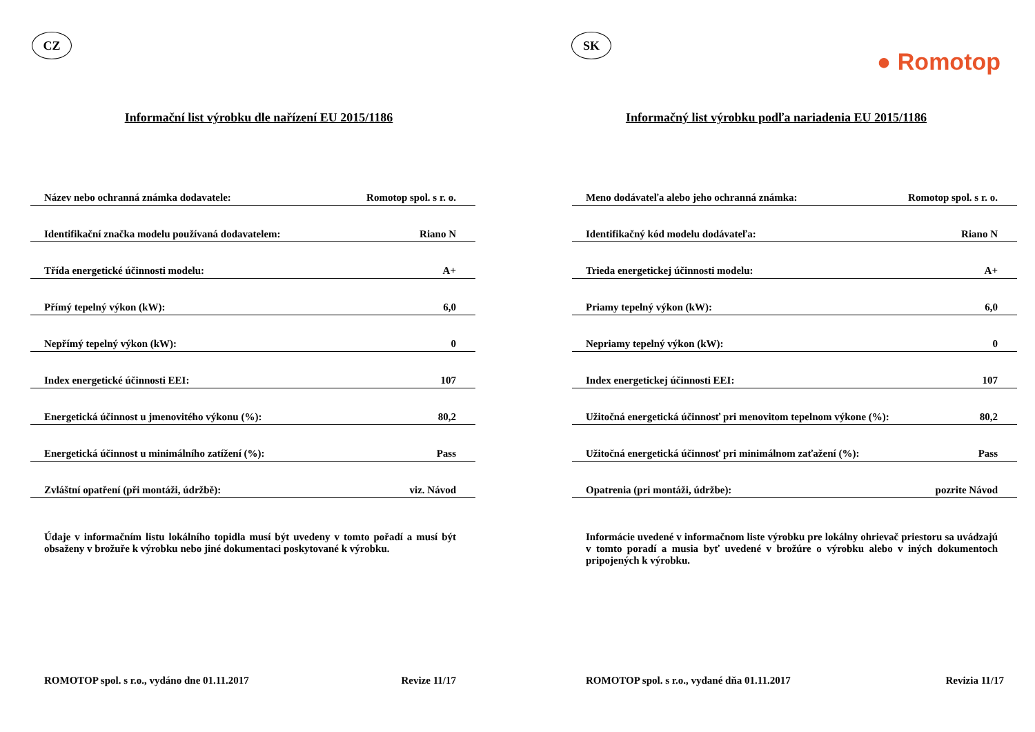CZ
Informační list výrobku dle nařízení EU 2015/1186
| Název nebo ochranná známka dodavatele: | Romotop spol. s r. o. |
| Identifikační značka modelu používaná dodavatelem: | Riano N |
| Třída energetické účinnosti modelu: | A+ |
| Přímý tepelný výkon (kW): | 6,0 |
| Nepřímý tepelný výkon (kW): | 0 |
| Index energetické účinnosti EEI: | 107 |
| Energetická účinnost u jmenovitého výkonu (%): | 80,2 |
| Energetická účinnost u minimálního zatížení (%): | Pass |
| Zvláštní opatření (při montáži, údržbě): | viz. Návod |
Údaje v informačním listu lokálního topidla musí být uvedeny v tomto pořadí a musí být obsaženy v brožuře k výrobku nebo jiné dokumentaci poskytované k výrobku.
ROMOTOP spol. s r.o., vydáno dne 01.11.2017 Revize 11/17
SK
● Romotop
Informačný list výrobku podľa nariadenia EU 2015/1186
| Meno dodávateľa alebo jeho ochranná známka: | Romotop spol. s r. o. |
| Identifikačný kód modelu dodávateľa: | Riano N |
| Trieda energetickej účinnosti modelu: | A+ |
| Priamy tepelný výkon (kW): | 6,0 |
| Nepriamy tepelný výkon (kW): | 0 |
| Index energetickej účinnosti EEI: | 107 |
| Užitočná energetická účinnosť pri menovitom tepelnom výkone (%): | 80,2 |
| Užitočná energetická účinnosť pri minimálnom zaťažení (%): | Pass |
| Opatrenia (pri montáži, údržbe): | pozrite Návod |
Informácie uvedené v informačnom liste výrobku pre lokálny ohrievač priestoru sa uvádzajú v tomto poradí a musia byť uvedené v brožúre o výrobku alebo v iných dokumentoch pripojených k výrobku.
ROMOTOP spol. s r.o., vydané dňa 01.11.2017 Revizia 11/17